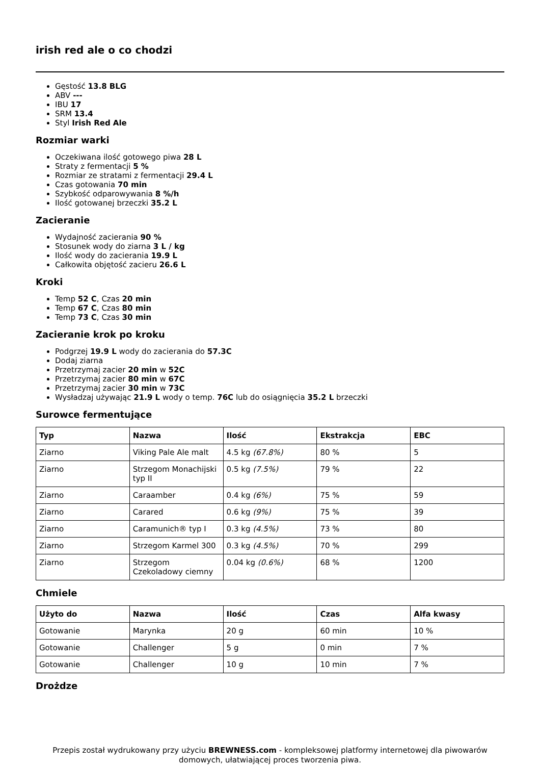irish red ale o co chodzi
Gęstość 13.8 BLG
ABV ---
IBU 17
SRM 13.4
Styl Irish Red Ale
Rozmiar warki
Oczekiwana ilość gotowego piwa 28 L
Straty z fermentacji 5 %
Rozmiar ze stratami z fermentacji 29.4 L
Czas gotowania 70 min
Szybkość odparowywania 8 %/h
Ilość gotowanej brzeczki 35.2 L
Zacieranie
Wydajność zacierania 90 %
Stosunek wody do ziarna 3 L / kg
Ilość wody do zacierania 19.9 L
Całkowita objętość zacieru 26.6 L
Kroki
Temp 52 C, Czas 20 min
Temp 67 C, Czas 80 min
Temp 73 C, Czas 30 min
Zacieranie krok po kroku
Podgrzej 19.9 L wody do zacierania do 57.3C
Dodaj ziarna
Przetrzymaj zacier 20 min w 52C
Przetrzymaj zacier 80 min w 67C
Przetrzymaj zacier 30 min w 73C
Wysładzaj używając 21.9 L wody o temp. 76C lub do osiągnięcia 35.2 L brzeczki
Surowce fermentujące
| Typ | Nazwa | Ilość | Ekstrakcja | EBC |
| --- | --- | --- | --- | --- |
| Ziarno | Viking Pale Ale malt | 4.5 kg (67.8%) | 80 % | 5 |
| Ziarno | Strzegom Monachijski typ II | 0.5 kg (7.5%) | 79 % | 22 |
| Ziarno | Caraamber | 0.4 kg (6%) | 75 % | 59 |
| Ziarno | Carared | 0.6 kg (9%) | 75 % | 39 |
| Ziarno | Caramunich® typ I | 0.3 kg (4.5%) | 73 % | 80 |
| Ziarno | Strzegom Karmel 300 | 0.3 kg (4.5%) | 70 % | 299 |
| Ziarno | Strzegom Czekoladowy ciemny | 0.04 kg (0.6%) | 68 % | 1200 |
Chmiele
| Użyto do | Nazwa | Ilość | Czas | Alfa kwasy |
| --- | --- | --- | --- | --- |
| Gotowanie | Marynka | 20 g | 60 min | 10 % |
| Gotowanie | Challenger | 5 g | 0 min | 7 % |
| Gotowanie | Challenger | 10 g | 10 min | 7 % |
Drożdze
Przepis został wydrukowany przy użyciu BREWNESS.com - kompleksowej platformy internetowej dla piwowarów domowych, ułatwiającej proces tworzenia piwa.